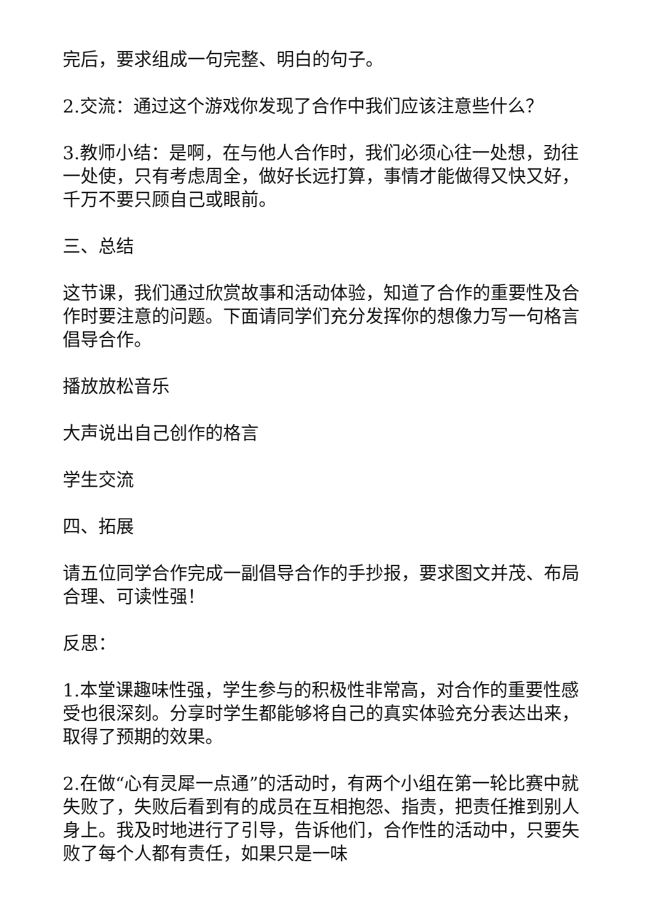完后，要求组成一句完整、明白的句子。
2.交流：通过这个游戏你发现了合作中我们应该注意些什么？
3.教师小结：是啊，在与他人合作时，我们必须心往一处想，劲往一处使，只有考虑周全，做好长远打算，事情才能做得又快又好，千万不要只顾自己或眼前。
三、总结
这节课，我们通过欣赏故事和活动体验，知道了合作的重要性及合作时要注意的问题。下面请同学们充分发挥你的想像力写一句格言倡导合作。
播放放松音乐
大声说出自己创作的格言
学生交流
四、拓展
请五位同学合作完成一副倡导合作的手抄报，要求图文并茂、布局合理、可读性强！
反思：
1.本堂课趣味性强，学生参与的积极性非常高，对合作的重要性感受也很深刻。分享时学生都能够将自己的真实体验充分表达出来，取得了预期的效果。
2.在做“心有灵犀一点通”的活动时，有两个小组在第一轮比赛中就失败了，失败后看到有的成员在互相抱怨、指责，把责任推到别人身上。我及时地进行了引导，告诉他们，合作性的活动中，只要失败了每个人都有责任，如果只是一味